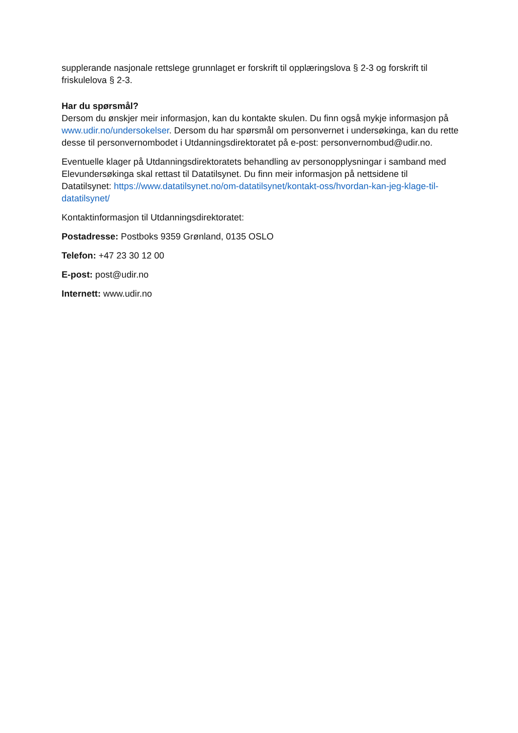supplerande nasjonale rettslege grunnlaget er forskrift til opplæringslova § 2-3 og forskrift til friskulelova § 2-3.
Har du spørsmål?
Dersom du ønskjer meir informasjon, kan du kontakte skulen. Du finn også mykje informasjon på www.udir.no/undersokelser. Dersom du har spørsmål om personvernet i undersøkinga, kan du rette desse til personvernombodet i Utdanningsdirektoratet på e-post: personvernombud@udir.no.
Eventuelle klager på Utdanningsdirektoratets behandling av personopplysningar i samband med Elevundersøkinga skal rettast til Datatilsynet. Du finn meir informasjon på nettsidene til Datatilsynet: https://www.datatilsynet.no/om-datatilsynet/kontakt-oss/hvordan-kan-jeg-klage-til-datatilsynet/
Kontaktinformasjon til Utdanningsdirektoratet:
Postadresse: Postboks 9359 Grønland, 0135 OSLO
Telefon: +47 23 30 12 00
E-post: post@udir.no
Internett: www.udir.no